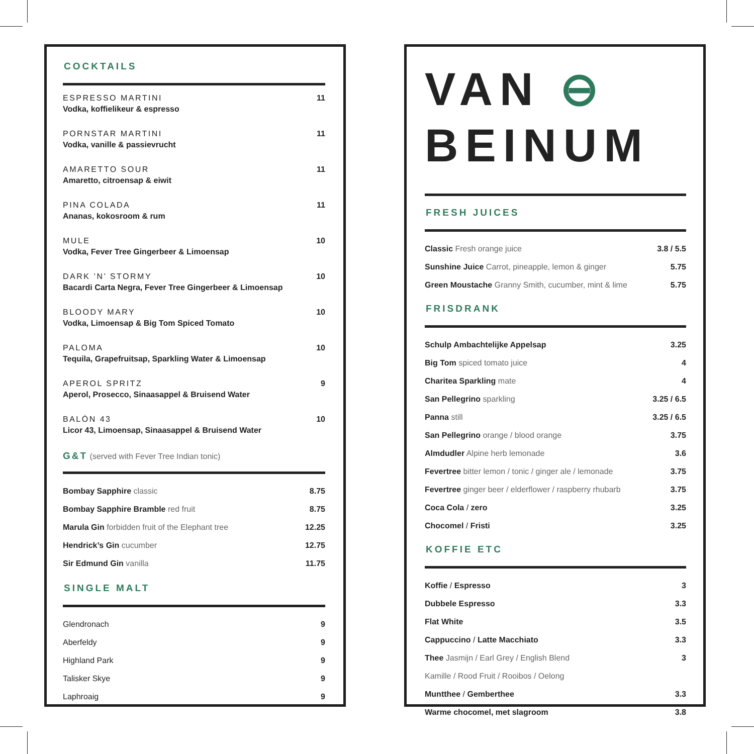COCKTAILS
| ESPRESSO MARTINI Vodka, koffielikeur & espresso | 11 |
| PORNSTAR MARTINI Vodka, vanille & passievrucht | 11 |
| AMARETTO SOUR Amaretto, citroensap & eiwit | 11 |
| PINA COLADA Ananas, kokosroom & rum | 11 |
| MULE Vodka, Fever Tree Gingerbeer & Limoensap | 10 |
| DARK ’N’ STORMY Bacardi Carta Negra, Fever Tree Gingerbeer & Limoensap | 10 |
| BLOODY MARY Vodka, Limoensap & Big Tom Spiced Tomato | 10 |
| PALOMA Tequila, Grapefruitsap, Sparkling Water & Limoensap | 10 |
| APEROL SPRITZ Aperol, Prosecco, Sinaasappel & Bruisend Water | 9 |
| BALÓN 43 Licor 43, Limoensap, Sinaasappel & Bruisend Water | 10 |
G&T (served with Fever Tree Indian tonic)
| Bombay Sapphire classic | 8.75 |
| Bombay Sapphire Bramble red fruit | 8.75 |
| Marula Gin forbidden fruit of the Elephant tree | 12.25 |
| Hendrick’s Gin cucumber | 12.75 |
| Sir Edmund Gin vanilla | 11.75 |
SINGLE MALT
| Glendronach | 9 |
| Aberfeldy | 9 |
| Highland Park | 9 |
| Talisker Skye | 9 |
| Laphroaig | 9 |
VAN ⊖
BEINUM
FRESH JUICES
| Classic Fresh orange juice | 3.8 / 5.5 |
| Sunshine Juice Carrot, pineapple, lemon & ginger | 5.75 |
| Green Moustache Granny Smith, cucumber, mint & lime | 5.75 |
FRISDRANK
| Schulp Ambachtelijke Appelsap | 3.25 |
| Big Tom spiced tomato juice | 4 |
| Charitea Sparkling mate | 4 |
| San Pellegrino sparkling | 3.25 / 6.5 |
| Panna still | 3.25 / 6.5 |
| San Pellegrino orange / blood orange | 3.75 |
| Almdudler Alpine herb lemonade | 3.6 |
| Fevertree bitter lemon / tonic / ginger ale / lemonade | 3.75 |
| Fevertree ginger beer / elderflower / raspberry rhubarb | 3.75 |
| Coca Cola / zero | 3.25 |
| Chocomel / Fristi | 3.25 |
KOFFIE ETC
| Koffie / Espresso | 3 |
| Dubbele Espresso | 3.3 |
| Flat White | 3.5 |
| Cappuccino / Latte Macchiato | 3.3 |
| Thee Jasmijn / Earl Grey / English Blend | 3 |
| Kamille / Rood Fruit / Rooibos / Oelong | |
| Muntthee / Gemberthee | 3.3 |
| Warme chocomel, met slagroom | 3.8 |